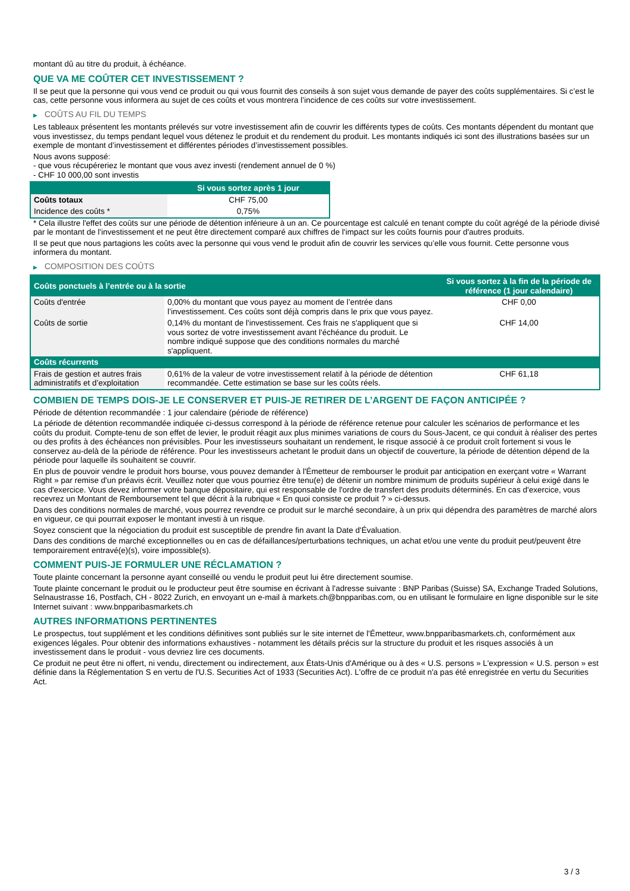montant dû au titre du produit, à échéance.
QUE VA ME COÛTER CET INVESTISSEMENT ?
Il se peut que la personne qui vous vend ce produit ou qui vous fournit des conseils à son sujet vous demande de payer des coûts supplémentaires. Si c’est le cas, cette personne vous informera au sujet de ces coûts et vous montrera l’incidence de ces coûts sur votre investissement.
▶ COÛTS AU FIL DU TEMPS
Les tableaux présentent les montants prélevés sur votre investissement afin de couvrir les différents types de coûts. Ces montants dépendent du montant que vous investissez, du temps pendant lequel vous détenez le produit et du rendement du produit. Les montants indiqués ici sont des illustrations basées sur un exemple de montant d’investissement et différentes périodes d’investissement possibles.
Nous avons supposé:
- que vous récupéreriez le montant que vous avez investi (rendement annuel de 0 %)
- CHF 10 000,00 sont investis
| | Si vous sortez après 1 jour |
| --- | --- |
| Coûts totaux | CHF 75,00 |
| Incidence des coûts * | 0,75% |
* Cela illustre l'effet des coûts sur une période de détention inférieure à un an. Ce pourcentage est calculé en tenant compte du coût agrégé de la période divisé par le montant de l'investissement et ne peut être directement comparé aux chiffres de l'impact sur les coûts fournis pour d'autres produits.
Il se peut que nous partagions les coûts avec la personne qui vous vend le produit afin de couvrir les services qu’elle vous fournit. Cette personne vous informera du montant.
▶ COMPOSITION DES COÛTS
| Coûts ponctuels à l’entrée ou à la sortie | | Si vous sortez à la fin de la période de référence (1 jour calendaire) |
| --- | --- | --- |
| Coûts d'entrée | 0,00% du montant que vous payez au moment de l’entrée dans l’investissement. Ces coûts sont déjà compris dans le prix que vous payez. | CHF 0,00 |
| Coûts de sortie | 0,14% du montant de l'investissement. Ces frais ne s'appliquent que si vous sortez de votre investissement avant l'échéance du produit. Le nombre indiqué suppose que des conditions normales du marché s'appliquent. | CHF 14,00 |
| Coûts récurrents | | |
| Frais de gestion et autres frais administratifs et d’exploitation | 0,61% de la valeur de votre investissement relatif à la période de détention recommandée. Cette estimation se base sur les coûts réels. | CHF 61,18 |
COMBIEN DE TEMPS DOIS-JE LE CONSERVER ET PUIS-JE RETIRER DE L’ARGENT DE FAÇON ANTICIPÉE ?
Période de détention recommandée : 1 jour calendaire (période de référence)
La période de détention recommandée indiquée ci-dessus correspond à la période de référence retenue pour calculer les scénarios de performance et les coûts du produit. Compte-tenu de son effet de levier, le produit réagit aux plus minimes variations de cours du Sous-Jacent, ce qui conduit à réaliser des pertes ou des profits à des échéances non prévisibles. Pour les investisseurs souhaitant un rendement, le risque associé à ce produit croît fortement si vous le conservez au-delà de la période de référence. Pour les investisseurs achetant le produit dans un objectif de couverture, la période de détention dépend de la période pour laquelle ils souhaitent se couvrir.
En plus de pouvoir vendre le produit hors bourse, vous pouvez demander à l'Émetteur de rembourser le produit par anticipation en exerçant votre « Warrant Right » par remise d'un préavis écrit. Veuillez noter que vous pourriez être tenu(e) de détenir un nombre minimum de produits supérieur à celui exigé dans le cas d'exercice. Vous devez informer votre banque dépositaire, qui est responsable de l'ordre de transfert des produits déterminés. En cas d'exercice, vous recevrez un Montant de Remboursement tel que décrit à la rubrique « En quoi consiste ce produit ? » ci-dessus.
Dans des conditions normales de marché, vous pourrez revendre ce produit sur le marché secondaire, à un prix qui dépendra des paramètres de marché alors en vigueur, ce qui pourrait exposer le montant investi à un risque.
Soyez conscient que la négociation du produit est susceptible de prendre fin avant la Date d'Évaluation.
Dans des conditions de marché exceptionnelles ou en cas de défaillances/perturbations techniques, un achat et/ou une vente du produit peut/peuvent être temporairement entravé(e)(s), voire impossible(s).
COMMENT PUIS-JE FORMULER UNE RÉCLAMATION ?
Toute plainte concernant la personne ayant conseillé ou vendu le produit peut lui être directement soumise.
Toute plainte concernant le produit ou le producteur peut être soumise en écrivant à l'adresse suivante : BNP Paribas (Suisse) SA, Exchange Traded Solutions, Selnaustrasse 16, Postfach, CH - 8022 Zurich, en envoyant un e-mail à markets.ch@bnpparibas.com, ou en utilisant le formulaire en ligne disponible sur le site Internet suivant : www.bnpparibasmarkets.ch
AUTRES INFORMATIONS PERTINENTES
Le prospectus, tout supplément et les conditions définitives sont publiés sur le site internet de l'Émetteur, www.bnpparibasmarkets.ch, conformément aux exigences légales. Pour obtenir des informations exhaustives - notamment les détails précis sur la structure du produit et les risques associés à un investissement dans le produit - vous devriez lire ces documents.
Ce produit ne peut être ni offert, ni vendu, directement ou indirectement, aux États-Unis d'Amérique ou à des « U.S. persons » L'expression « U.S. person » est définie dans la Réglementation S en vertu de l'U.S. Securities Act of 1933 (Securities Act). L'offre de ce produit n'a pas été enregistrée en vertu du Securities Act.
3 / 3